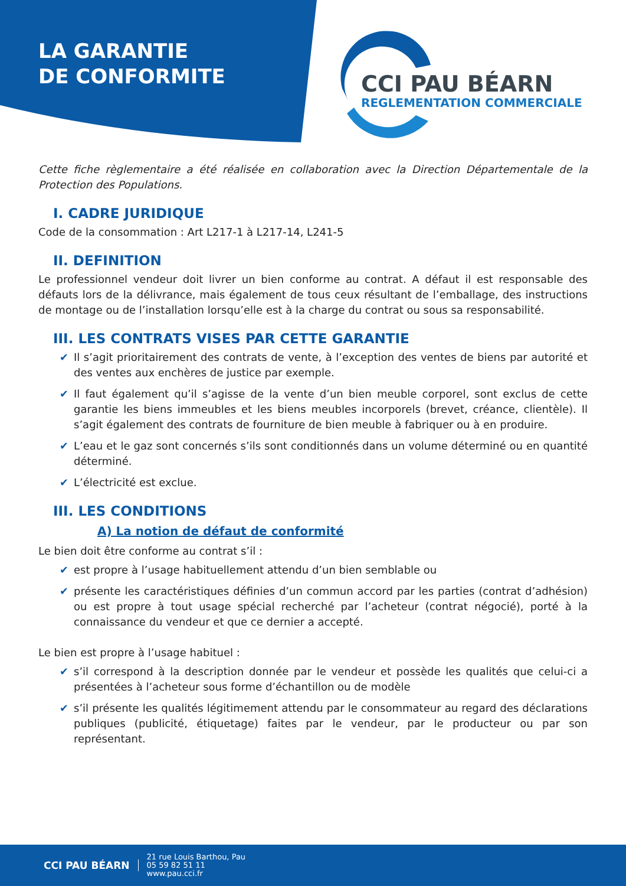LA GARANTIE
DE CONFORMITE
CCI PAU BÉARN
REGLEMENTATION COMMERCIALE
Cette fiche règlementaire a été réalisée en collaboration avec la Direction Départementale de la Protection des Populations.
I. CADRE JURIDIQUE
Code de la consommation : Art L217-1 à L217-14, L241-5
II. DEFINITION
Le professionnel vendeur doit livrer un bien conforme au contrat. A défaut il est responsable des défauts lors de la délivrance, mais également de tous ceux résultant de l’emballage, des instructions de montage ou de l’installation lorsqu’elle est à la charge du contrat ou sous sa responsabilité.
III. LES CONTRATS VISES PAR CETTE GARANTIE
✔ Il s’agit prioritairement des contrats de vente, à l’exception des ventes de biens par autorité et des ventes aux enchères de justice par exemple.
✔ Il faut également qu’il s’agisse de la vente d’un bien meuble corporel, sont exclus de cette garantie les biens immeubles et les biens meubles incorporels (brevet, créance, clientèle). Il s’agit également des contrats de fourniture de bien meuble à fabriquer ou à en produire.
✔ L’eau et le gaz sont concernés s’ils sont conditionnés dans un volume déterminé ou en quantité déterminé.
✔ L’électricité est exclue.
III. LES CONDITIONS
A) La notion de défaut de conformité
Le bien doit être conforme au contrat s’il :
✔ est propre à l’usage habituellement attendu d’un bien semblable ou
✔ présente les caractéristiques définies d’un commun accord par les parties (contrat d’adhésion) ou est propre à tout usage spécial recherché par l’acheteur (contrat négocié), porté à la connaissance du vendeur et que ce dernier a accepté.
Le bien est propre à l’usage habituel :
✔ s’il correspond à la description donnée par le vendeur et possède les qualités que celui-ci a présentées à l’acheteur sous forme d’échantillon ou de modèle
✔ s’il présente les qualités légitimement attendu par le consommateur au regard des déclarations publiques (publicité, étiquetage) faites par le vendeur, par le producteur ou par son représentant.
CCI PAU BÉARN
21 rue Louis Barthou, Pau
05 59 82 51 11
www.pau.cci.fr